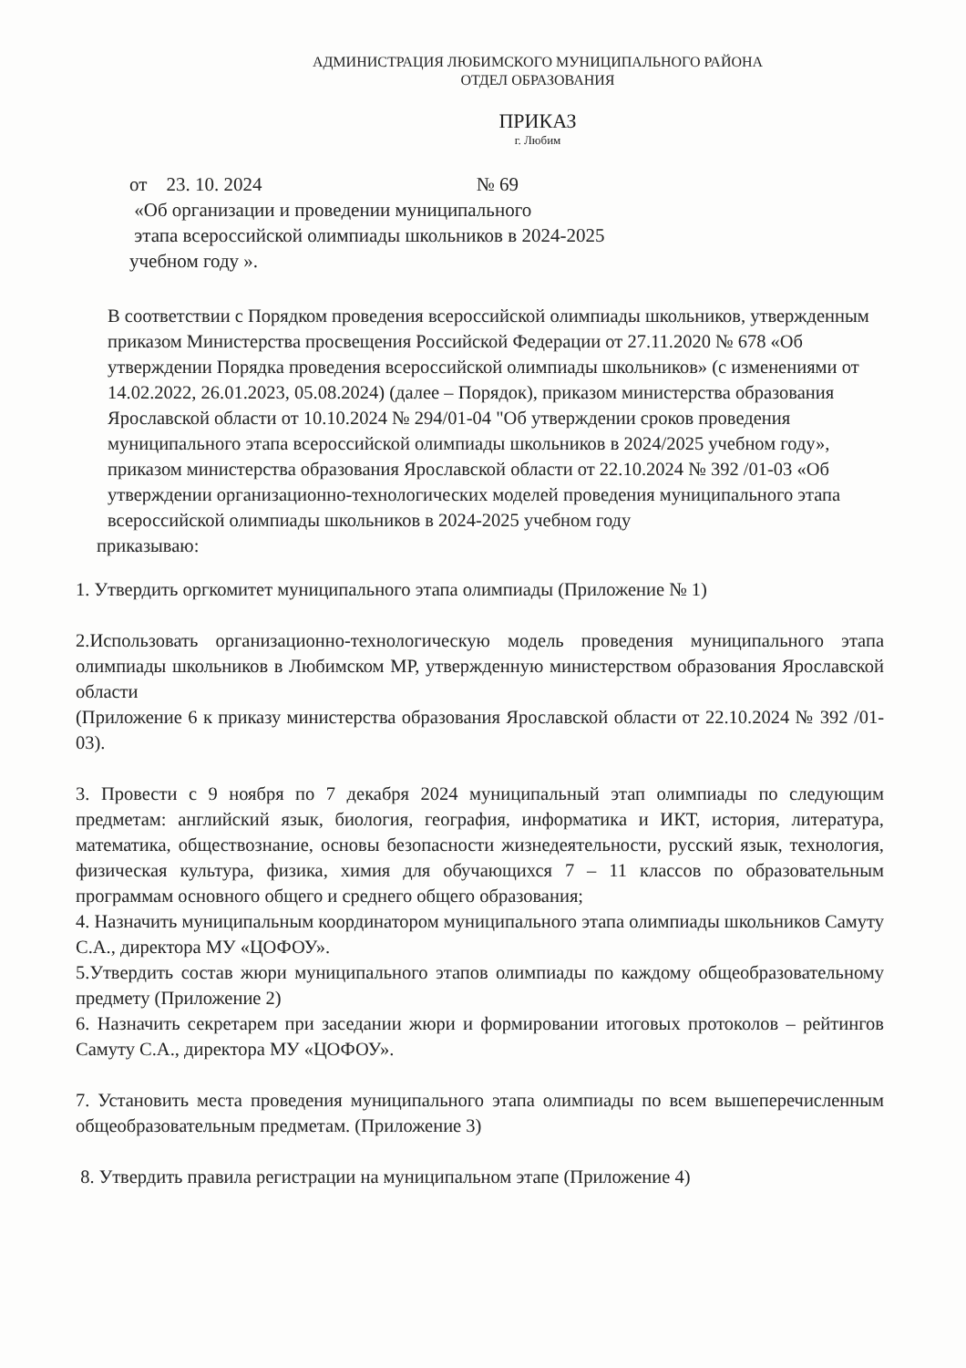АДМИНИСТРАЦИЯ ЛЮБИМСКОГО МУНИЦИПАЛЬНОГО РАЙОНА
ОТДЕЛ ОБРАЗОВАНИЯ
ПРИКАЗ
г. Любим
от 23. 10. 2024 № 69
«Об организации и проведении муниципального
этапа всероссийской олимпиады школьников в 2024-2025
учебном году ».
В соответствии с Порядком проведения всероссийской олимпиады школьников, утвержденным приказом Министерства просвещения Российской Федерации от 27.11.2020 № 678 «Об утверждении Порядка проведения всероссийской олимпиады школьников» (с изменениями от 14.02.2022, 26.01.2023, 05.08.2024) (далее – Порядок), приказом министерства образования Ярославской области от 10.10.2024 № 294/01-04 "Об утверждении сроков проведения муниципального этапа всероссийской олимпиады школьников в 2024/2025 учебном году», приказом министерства образования Ярославской области от 22.10.2024 № 392 /01-03 «Об утверждении организационно-технологических моделей проведения муниципального этапа всероссийской олимпиады школьников в 2024-2025 учебном году
приказываю:
1. Утвердить оргкомитет муниципального этапа олимпиады (Приложение № 1)
2.Использовать организационно-технологическую модель проведения муниципального этапа олимпиады школьников в Любимском МР, утвержденную министерством образования Ярославской области
(Приложение 6 к приказу министерства образования Ярославской области от 22.10.2024 № 392 /01-03).
3. Провести с 9 ноября по 7 декабря 2024 муниципальный этап олимпиады по следующим предметам: английский язык, биология, география, информатика и ИКТ, история, литература, математика, обществознание, основы безопасности жизнедеятельности, русский язык, технология, физическая культура, физика, химия для обучающихся 7 – 11 классов по образовательным программам основного общего и среднего общего образования;
4. Назначить муниципальным координатором муниципального этапа олимпиады школьников Самуту С.А., директора МУ «ЦОФОУ».
5.Утвердить состав жюри муниципального этапов олимпиады по каждому общеобразовательному предмету (Приложение 2)
6. Назначить секретарем при заседании жюри и формировании итоговых протоколов – рейтингов Самуту С.А., директора МУ «ЦОФОУ».
7. Установить места проведения муниципального этапа олимпиады по всем вышеперечисленным общеобразовательным предметам. (Приложение 3)
8. Утвердить правила регистрации на муниципальном этапе (Приложение 4)